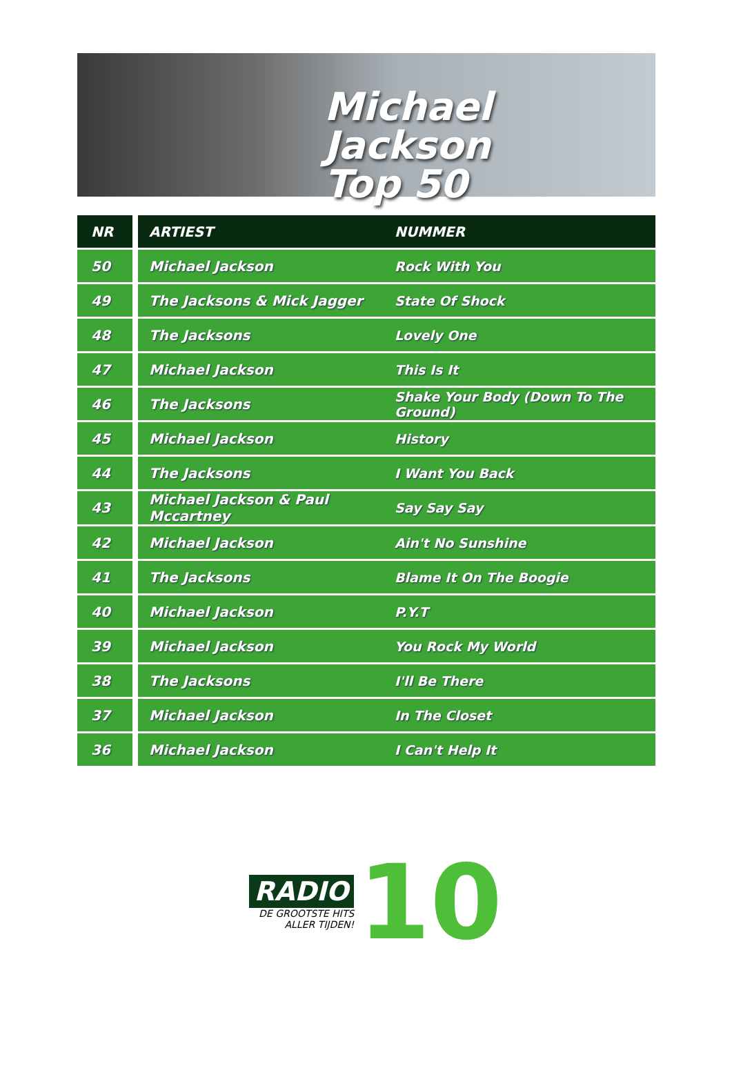Michael Jackson
Top 50
| NR | ARTIEST | NUMMER |
| --- | --- | --- |
| 50 | Michael Jackson | Rock With You |
| 49 | The Jacksons & Mick Jagger | State Of Shock |
| 48 | The Jacksons | Lovely One |
| 47 | Michael Jackson | This Is It |
| 46 | The Jacksons | Shake Your Body (Down To The Ground) |
| 45 | Michael Jackson | History |
| 44 | The Jacksons | I Want You Back |
| 43 | Michael Jackson & Paul Mccartney | Say Say Say |
| 42 | Michael Jackson | Ain't No Sunshine |
| 41 | The Jacksons | Blame It On The Boogie |
| 40 | Michael Jackson | P.Y.T |
| 39 | Michael Jackson | You Rock My World |
| 38 | The Jacksons | I'll Be There |
| 37 | Michael Jackson | In The Closet |
| 36 | Michael Jackson | I Can't Help It |
RADIO
DE GROOTSTE HITS
ALLER TIJDEN!
10